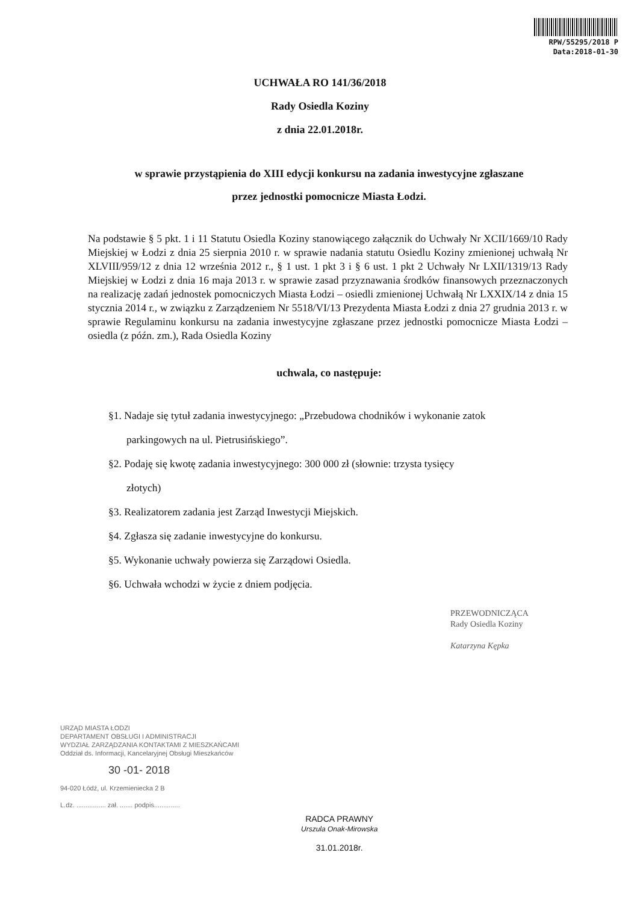RPW/55295/2018 P
Data:2018-01-30
UCHWAŁA RO 141/36/2018
Rady Osiedla Koziny
z dnia 22.01.2018r.
w sprawie przystąpienia do XIII edycji konkursu na zadania inwestycyjne zgłaszane
przez jednostki pomocnicze Miasta Łodzi.
Na podstawie § 5 pkt. 1 i 11 Statutu Osiedla Koziny stanowiącego załącznik do Uchwały Nr XCII/1669/10 Rady Miejskiej w Łodzi z dnia 25 sierpnia 2010 r. w sprawie nadania statutu Osiedlu Koziny zmienionej uchwałą Nr XLVIII/959/12 z dnia 12 września 2012 r., § 1 ust. 1 pkt 3 i § 6 ust. 1 pkt 2 Uchwały Nr LXII/1319/13 Rady Miejskiej w Łodzi z dnia 16 maja 2013 r. w sprawie zasad przyznawania środków finansowych przeznaczonych na realizację zadań jednostek pomocniczych Miasta Łodzi – osiedli zmienionej Uchwałą Nr LXXIX/14 z dnia 15 stycznia 2014 r., w związku z Zarządzeniem Nr 5518/VI/13 Prezydenta Miasta Łodzi z dnia 27 grudnia 2013 r. w sprawie Regulaminu konkursu na zadania inwestycyjne zgłaszane przez jednostki pomocnicze Miasta Łodzi – osiedla (z późn. zm.), Rada Osiedla Koziny
uchwala, co następuje:
§1. Nadaje się tytuł zadania inwestycyjnego: „Przebudowa chodników i wykonanie zatok
parkingowych na ul. Pietrusińskiego”.
§2. Podaję się kwotę zadania inwestycyjnego: 300 000 zł (słownie: trzysta tysięcy
złotych)
§3. Realizatorem zadania jest Zarząd Inwestycji Miejskich.
§4. Zgłasza się zadanie inwestycyjne do konkursu.
§5. Wykonanie uchwały powierza się Zarządowi Osiedla.
§6. Uchwała wchodzi w życie z dniem podjęcia.
PRZEWODNICZĄCA
Rady Osiedla Koziny
Katarzyna Kępka
URZĄD MIASTA ŁODZI
DEPARTAMENT OBSŁUGI I ADMINISTRACJI
WYDZIAŁ ZARZĄDZANIA KONTAKTAMI Z MIESZKAŃCAMI
Oddział ds. Informacji, Kancelaryjnej Obsługi Mieszkańców
30 -01- 2018
94-020 Łódź, ul. Krzemieniecka 2 B
L.dz. ................ zał. ....... podpis..............
RADCA PRAWNY
Urszula Onak-Mirowska
31.01.2018r.